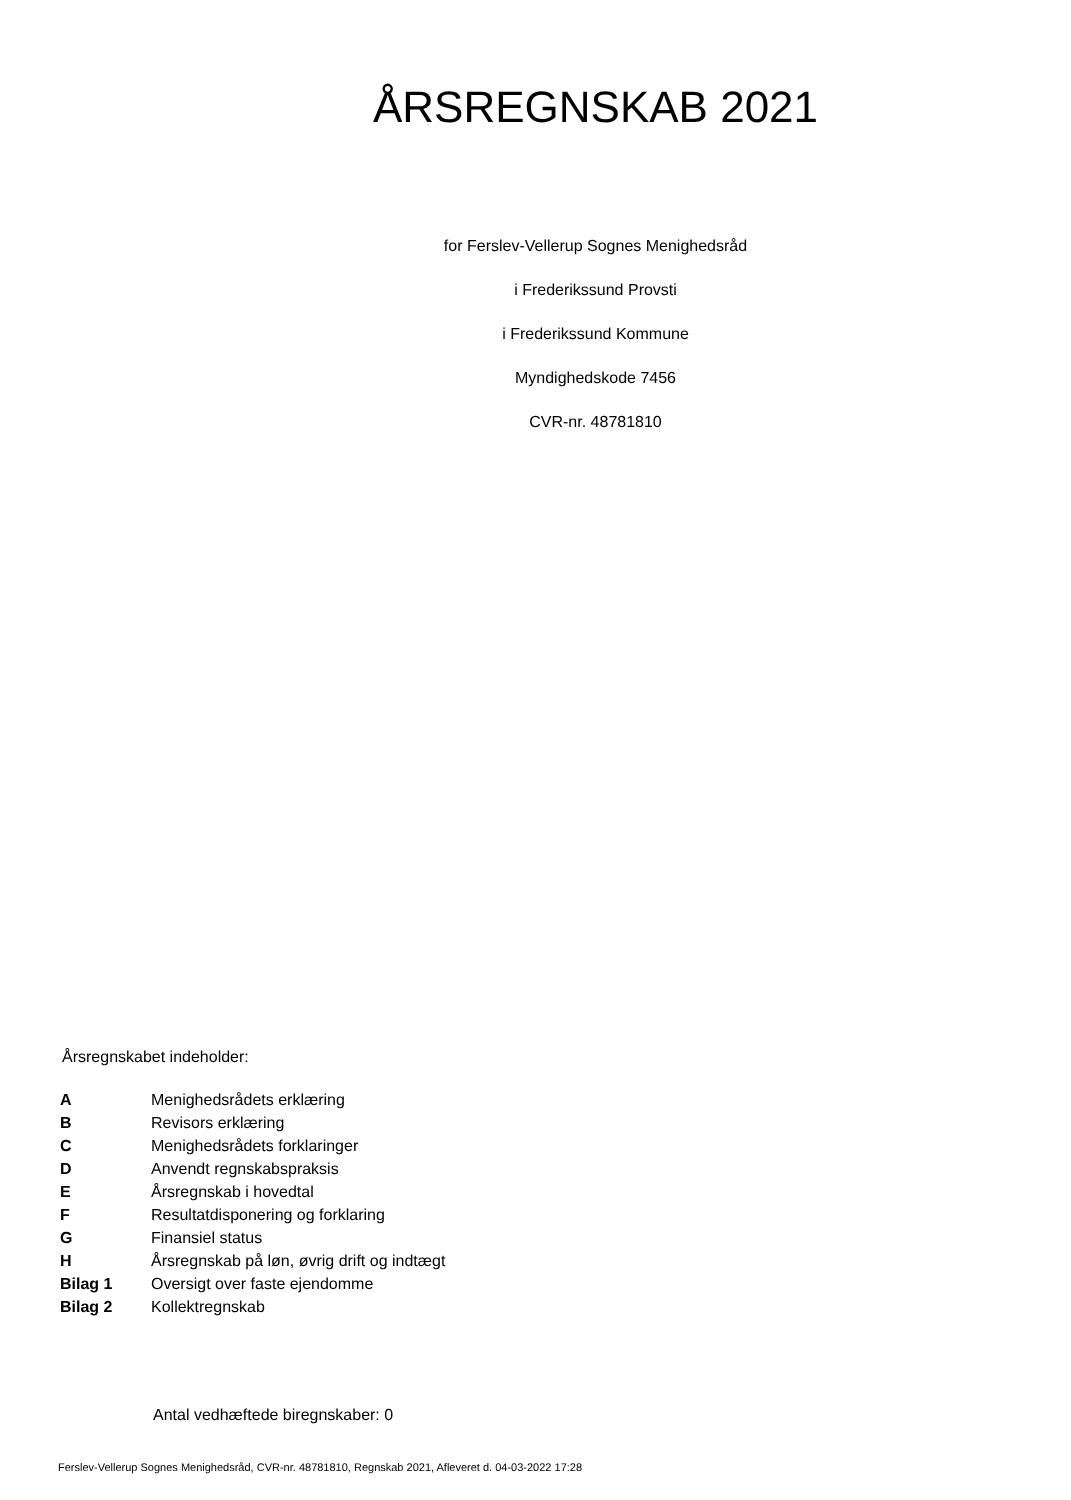ÅRSREGNSKAB 2021
for Ferslev-Vellerup Sognes Menighedsråd
i Frederikssund Provsti
i Frederikssund Kommune
Myndighedskode 7456
CVR-nr. 48781810
Årsregnskabet indeholder:
| A | Menighedsrådets erklæring |
| B | Revisors erklæring |
| C | Menighedsrådets forklaringer |
| D | Anvendt regnskabspraksis |
| E | Årsregnskab i hovedtal |
| F | Resultatdisponering og forklaring |
| G | Finansiel status |
| H | Årsregnskab på løn, øvrig drift og indtægt |
| Bilag 1 | Oversigt over faste ejendomme |
| Bilag 2 | Kollektregnskab |
Antal vedhæftede biregnskaber: 0
Ferslev-Vellerup Sognes Menighedsråd, CVR-nr. 48781810, Regnskab 2021, Afleveret d. 04-03-2022 17:28